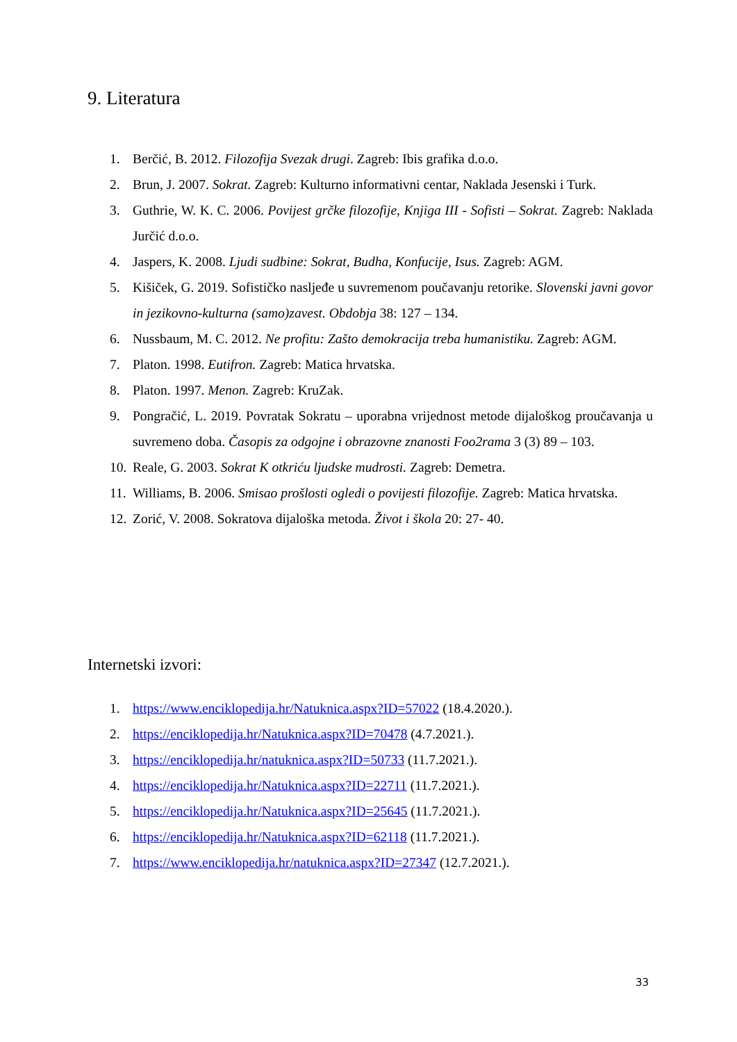9. Literatura
1. Berčić, B. 2012. Filozofija Svezak drugi. Zagreb: Ibis grafika d.o.o.
2. Brun, J. 2007. Sokrat. Zagreb: Kulturno informativni centar, Naklada Jesenski i Turk.
3. Guthrie, W. K. C. 2006. Povijest grčke filozofije, Knjiga III - Sofisti – Sokrat. Zagreb: Naklada Jurčić d.o.o.
4. Jaspers, K. 2008. Ljudi sudbine: Sokrat, Budha, Konfucije, Isus. Zagreb: AGM.
5. Kišiček, G. 2019. Sofističko nasljeđe u suvremenom poučavanju retorike. Slovenski javni govor in jezikovno-kulturna (samo)zavest. Obdobja 38: 127 – 134.
6. Nussbaum, M. C. 2012. Ne profitu: Zašto demokracija treba humanistiku. Zagreb: AGM.
7. Platon. 1998. Eutifron. Zagreb: Matica hrvatska.
8. Platon. 1997. Menon. Zagreb: KruZak.
9. Pongračić, L. 2019. Povratak Sokratu – uporabna vrijednost metode dijaloškog proučavanja u suvremeno doba. Časopis za odgojne i obrazovne znanosti Foo2rama 3 (3) 89 – 103.
10. Reale, G. 2003. Sokrat K otkriću ljudske mudrosti. Zagreb: Demetra.
11. Williams, B. 2006. Smisao prošlosti ogledi o povijesti filozofije. Zagreb: Matica hrvatska.
12. Zorić, V. 2008. Sokratova dijaloška metoda. Život i škola 20: 27- 40.
Internetski izvori:
1. https://www.enciklopedija.hr/Natuknica.aspx?ID=57022 (18.4.2020.).
2. https://enciklopedija.hr/Natuknica.aspx?ID=70478 (4.7.2021.).
3. https://enciklopedija.hr/natuknica.aspx?ID=50733 (11.7.2021.).
4. https://enciklopedija.hr/Natuknica.aspx?ID=22711 (11.7.2021.).
5. https://enciklopedija.hr/Natuknica.aspx?ID=25645 (11.7.2021.).
6. https://enciklopedija.hr/Natuknica.aspx?ID=62118 (11.7.2021.).
7. https://www.enciklopedija.hr/natuknica.aspx?ID=27347 (12.7.2021.).
33